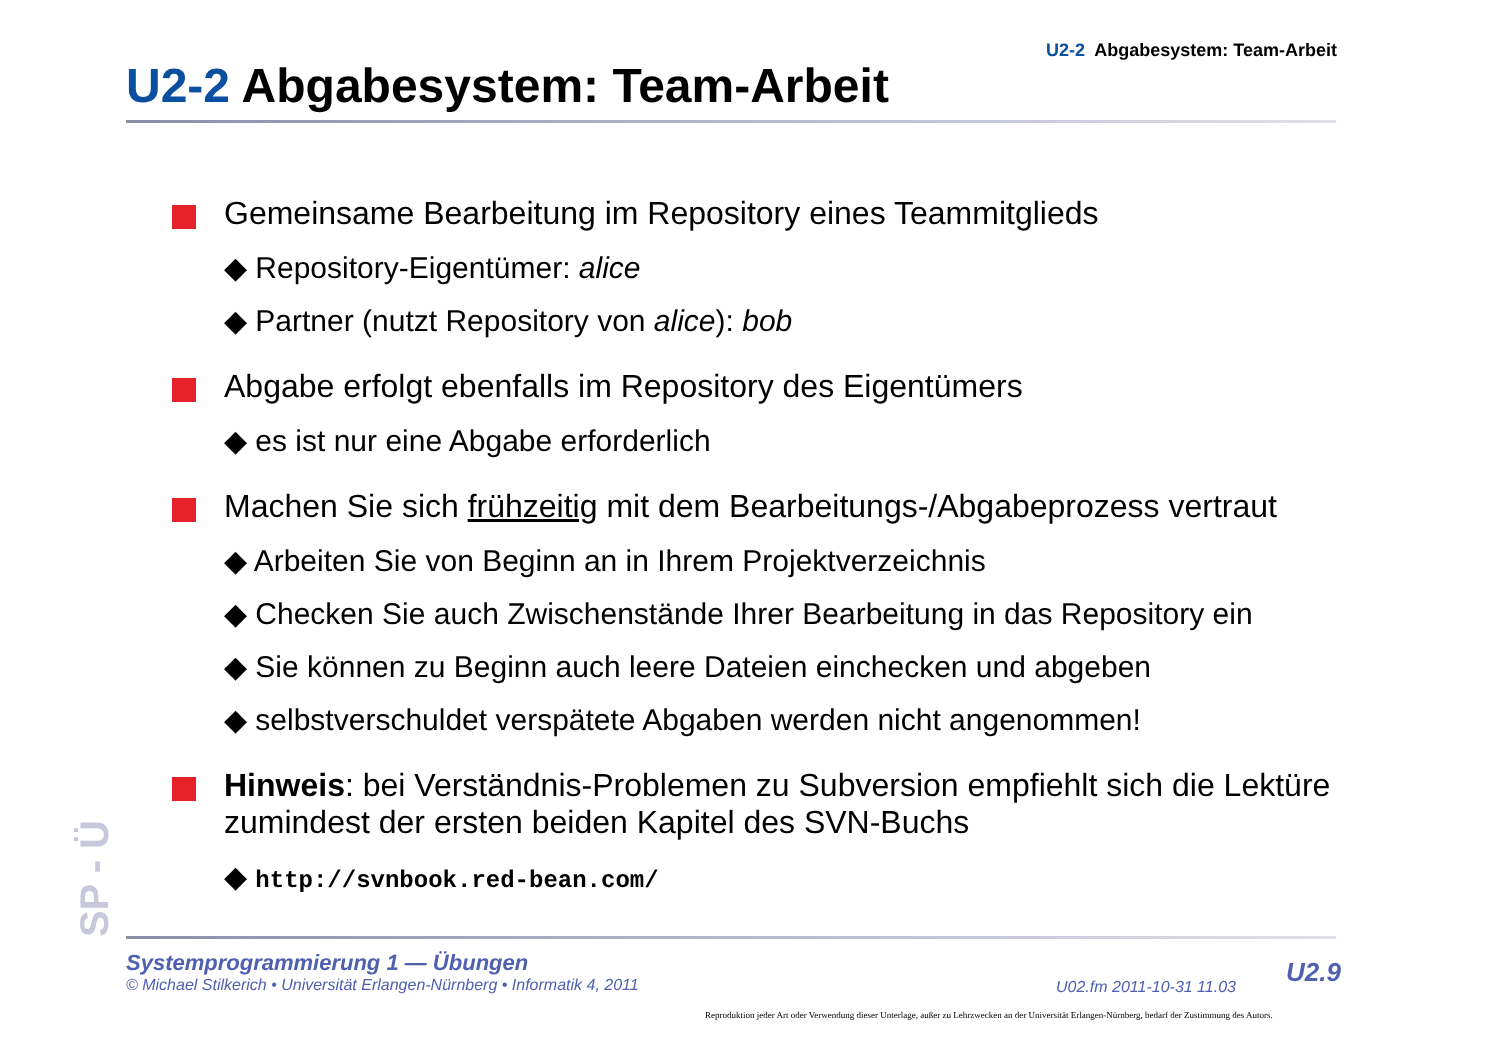U2-2 Abgabesystem: Team-Arbeit
U2-2 Abgabesystem: Team-Arbeit
Gemeinsame Bearbeitung im Repository eines Teammitglieds
◆ Repository-Eigentümer: alice
◆ Partner (nutzt Repository von alice): bob
Abgabe erfolgt ebenfalls im Repository des Eigentümers
◆ es ist nur eine Abgabe erforderlich
Machen Sie sich frühzeitig mit dem Bearbeitungs-/Abgabeprozess vertraut
◆ Arbeiten Sie von Beginn an in Ihrem Projektverzeichnis
◆ Checken Sie auch Zwischenstände Ihrer Bearbeitung in das Repository ein
◆ Sie können zu Beginn auch leere Dateien einchecken und abgeben
◆ selbstverschuldet verspätete Abgaben werden nicht angenommen!
Hinweis: bei Verständnis-Problemen zu Subversion empfiehlt sich die Lektüre zumindest der ersten beiden Kapitel des SVN-Buchs
◆ http://svnbook.red-bean.com/
SP - Ü
Systemprogrammierung 1 — Übungen
© Michael Stilkerich • Universität Erlangen-Nürnberg • Informatik 4, 2011
U02.fm 2011-10-31 11.03 U2.9
Reproduktion jeder Art oder Verwendung dieser Unterlage, außer zu Lehrzwecken an der Universität Erlangen-Nürnberg, bedarf der Zustimmung des Autors.